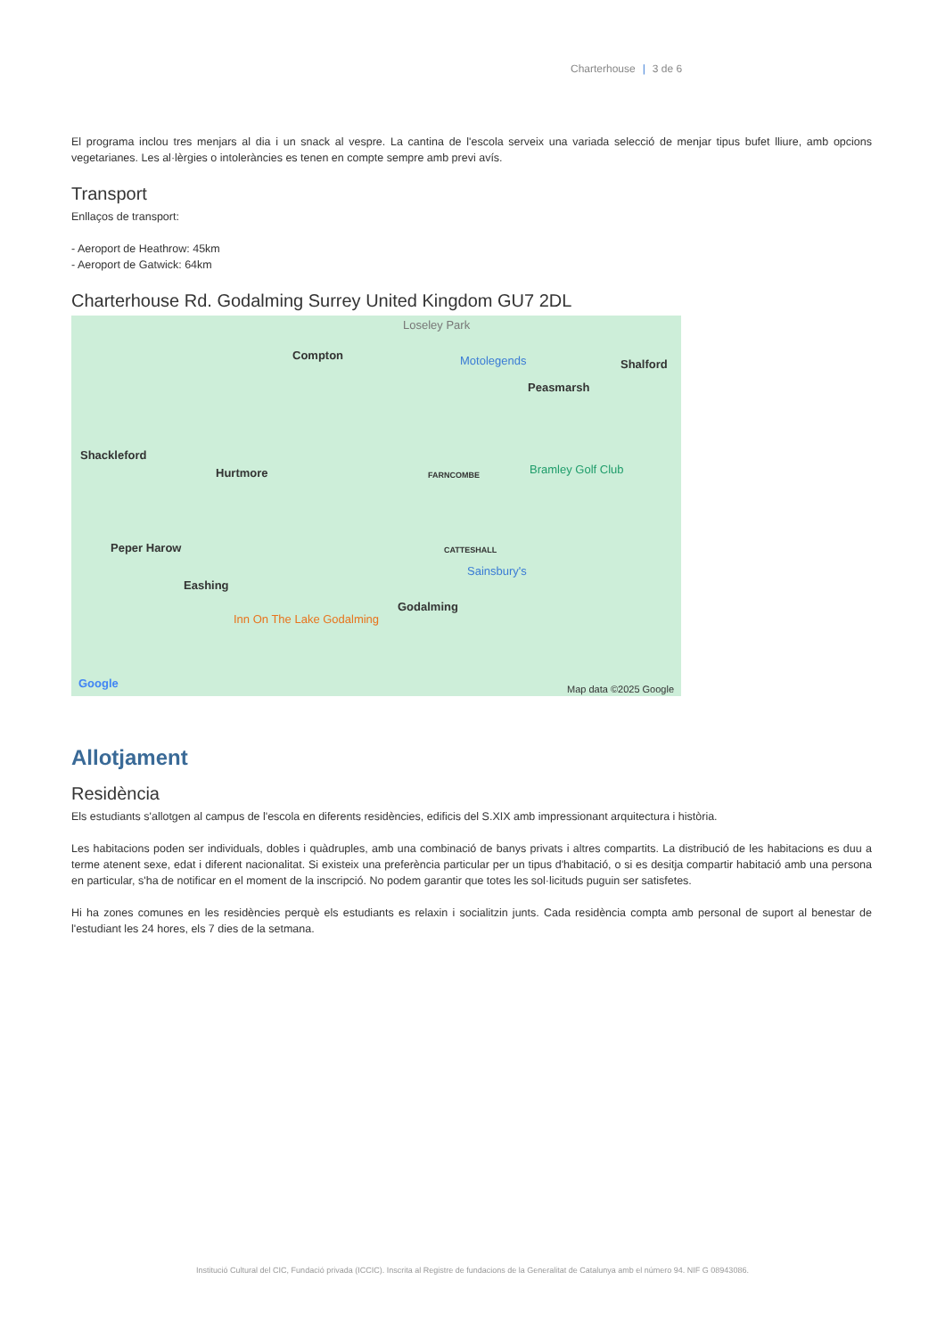Charterhouse | 3 de 6
El programa inclou tres menjars al dia i un snack al vespre. La cantina de l'escola serveix una variada selecció de menjar tipus bufet lliure, amb opcions vegetarianes. Les al·lèrgies o intoleràncies es tenen en compte sempre amb previ avís.
Transport
Enllaços de transport:
- Aeroport de Heathrow: 45km
- Aeroport de Gatwick: 64km
Charterhouse Rd. Godalming Surrey United Kingdom GU7 2DL
Loseley Park
Compton Motolegends Shalford
Peasmarsh
Shackleford
Hurtmore FARNCOMBE Bramley Golf Club
Peper Harow CATTESHALL
Sainsbury's
Eashing
Godalming
Inn On The Lake Godalming
Google Map data ©2025 Google
Allotjament
Residència
Els estudiants s'allotgen al campus de l'escola en diferents residències, edificis del S.XIX amb impressionant arquitectura i història.
Les habitacions poden ser individuals, dobles i quàdruples, amb una combinació de banys privats i altres compartits. La distribució de les habitacions es duu a terme atenent sexe, edat i diferent nacionalitat. Si existeix una preferència particular per un tipus d'habitació, o si es desitja compartir habitació amb una persona en particular, s'ha de notificar en el moment de la inscripció. No podem garantir que totes les sol·licituds puguin ser satisfetes.
Hi ha zones comunes en les residències perquè els estudiants es relaxin i socialitzin junts. Cada residència compta amb personal de suport al benestar de l'estudiant les 24 hores, els 7 dies de la setmana.
Institució Cultural del CIC, Fundació privada (ICCIC). Inscrita al Registre de fundacions de la Generalitat de Catalunya amb el número 94. NIF G 08943086.